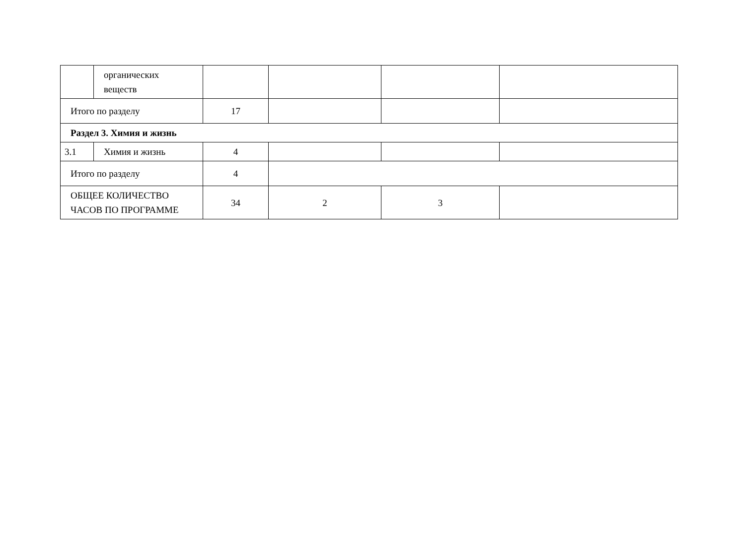| | органических веществ | | | | |
| Итого по разделу | | 17 | | | |
| Раздел 3. Химия и жизнь | | | | | |
| 3.1 | Химия и жизнь | 4 | | | |
| Итого по разделу | | 4 | | | |
| ОБЩЕЕ КОЛИЧЕСТВО ЧАСОВ ПО ПРОГРАММЕ | | 34 | 2 | 3 | |